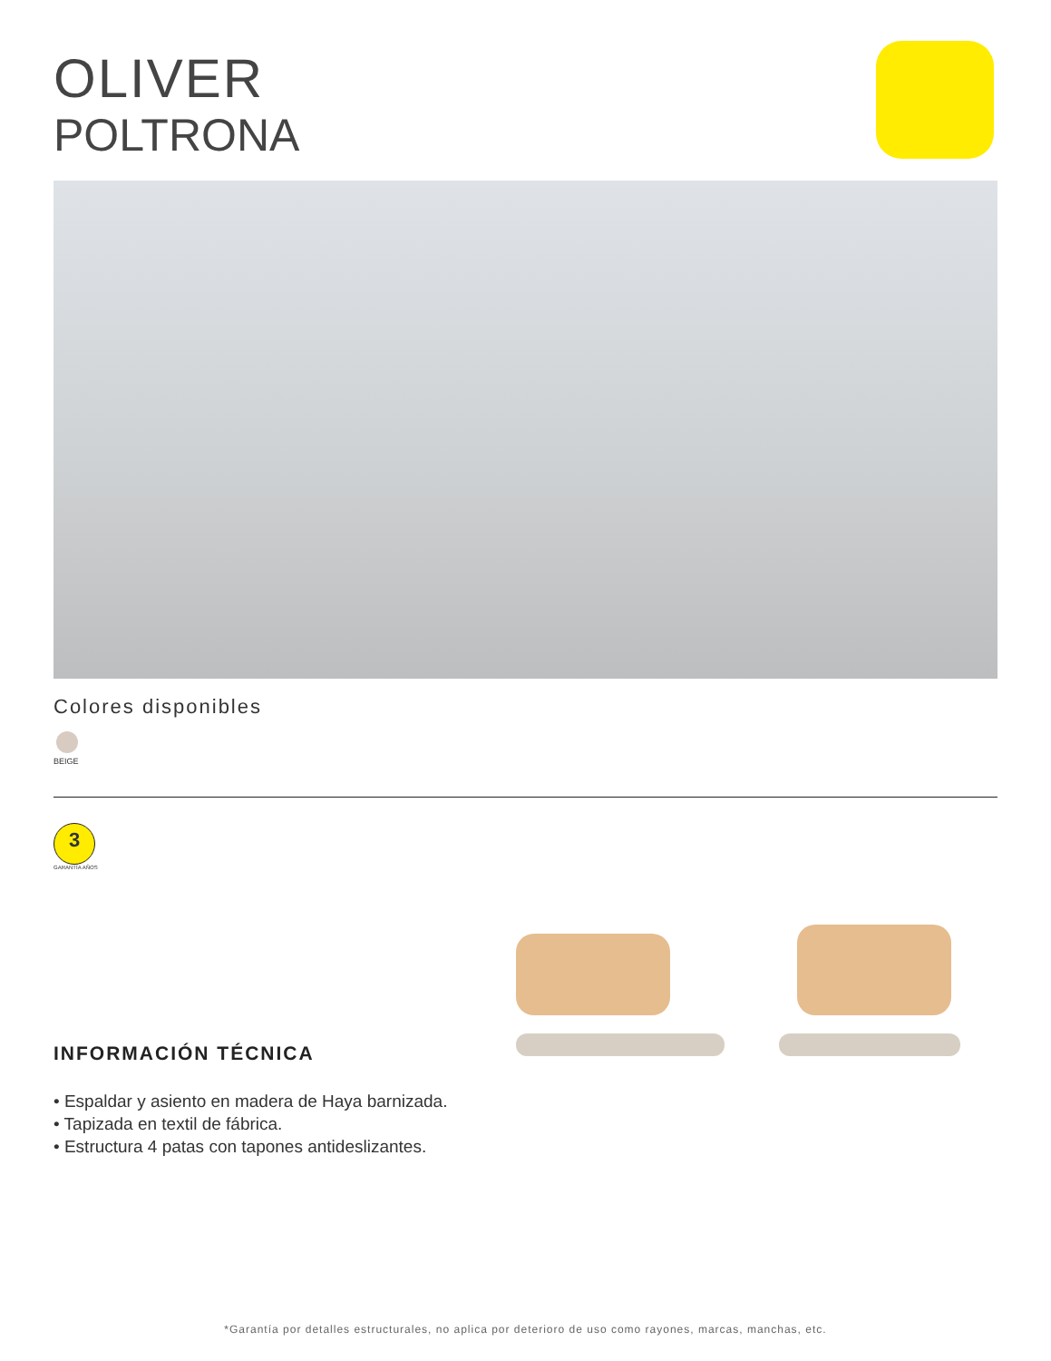OLIVER
POLTRONA
Colores disponibles
BEIGE
3
GARANTÍA AÑOS
INFORMACIÓN TÉCNICA
• Espaldar y asiento en madera de Haya barnizada.
• Tapizada en textil de fábrica.
• Estructura 4 patas con tapones antideslizantes.
*Garantía por detalles estructurales, no aplica por deterioro de uso como rayones, marcas, manchas, etc.